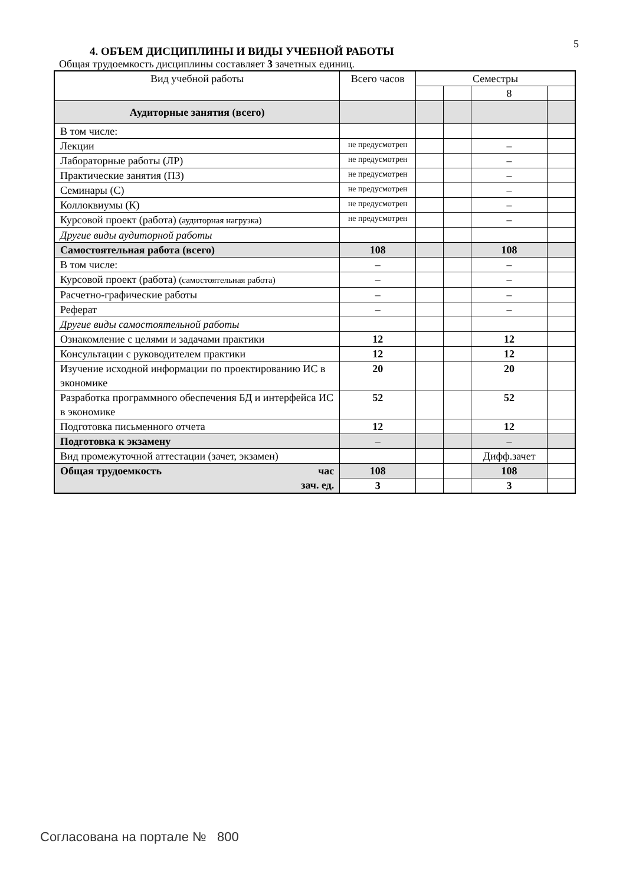5
4. ОБЪЕМ ДИСЦИПЛИНЫ И ВИДЫ УЧЕБНОЙ РАБОТЫ
Общая трудоемкость дисциплины составляет 3 зачетных единиц.
| Вид учебной работы | Всего часов | Семестры | | | |
| --- | --- | --- | --- | --- | --- |
| | | | | 8 | |
| Аудиторные занятия (всего) | | | | | |
| В том числе: | | | | | |
| Лекции | не предусмотрен | | | – | |
| Лабораторные работы (ЛР) | не предусмотрен | | | – | |
| Практические занятия (ПЗ) | не предусмотрен | | | – | |
| Семинары (С) | не предусмотрен | | | – | |
| Коллоквиумы (К) | не предусмотрен | | | – | |
| Курсовой проект (работа) (аудиторная нагрузка) | не предусмотрен | | | – | |
| Другие виды аудиторной работы | | | | | |
| Самостоятельная работа (всего) | 108 | | | 108 | |
| В том числе: | – | | | – | |
| Курсовой проект (работа) (самостоятельная работа) | – | | | – | |
| Расчетно-графические работы | – | | | – | |
| Реферат | – | | | – | |
| Другие виды самостоятельной работы | | | | | |
| Ознакомление с целями и задачами практики | 12 | | | 12 | |
| Консультации с руководителем практики | 12 | | | 12 | |
| Изучение исходной информации по проектированию ИС в экономике | 20 | | | 20 | |
| Разработка программного обеспечения БД и интерфейса ИС в экономике | 52 | | | 52 | |
| Подготовка письменного отчета | 12 | | | 12 | |
| Подготовка к экзамену | – | | | – | |
| Вид промежуточной аттестации (зачет, экзамен) | | | | Дифф.зачет | |
| Общая трудоемкость час зач. ед. | 108 | | | 108 | |
| | 3 | | | 3 | |
Согласована на портале № 800